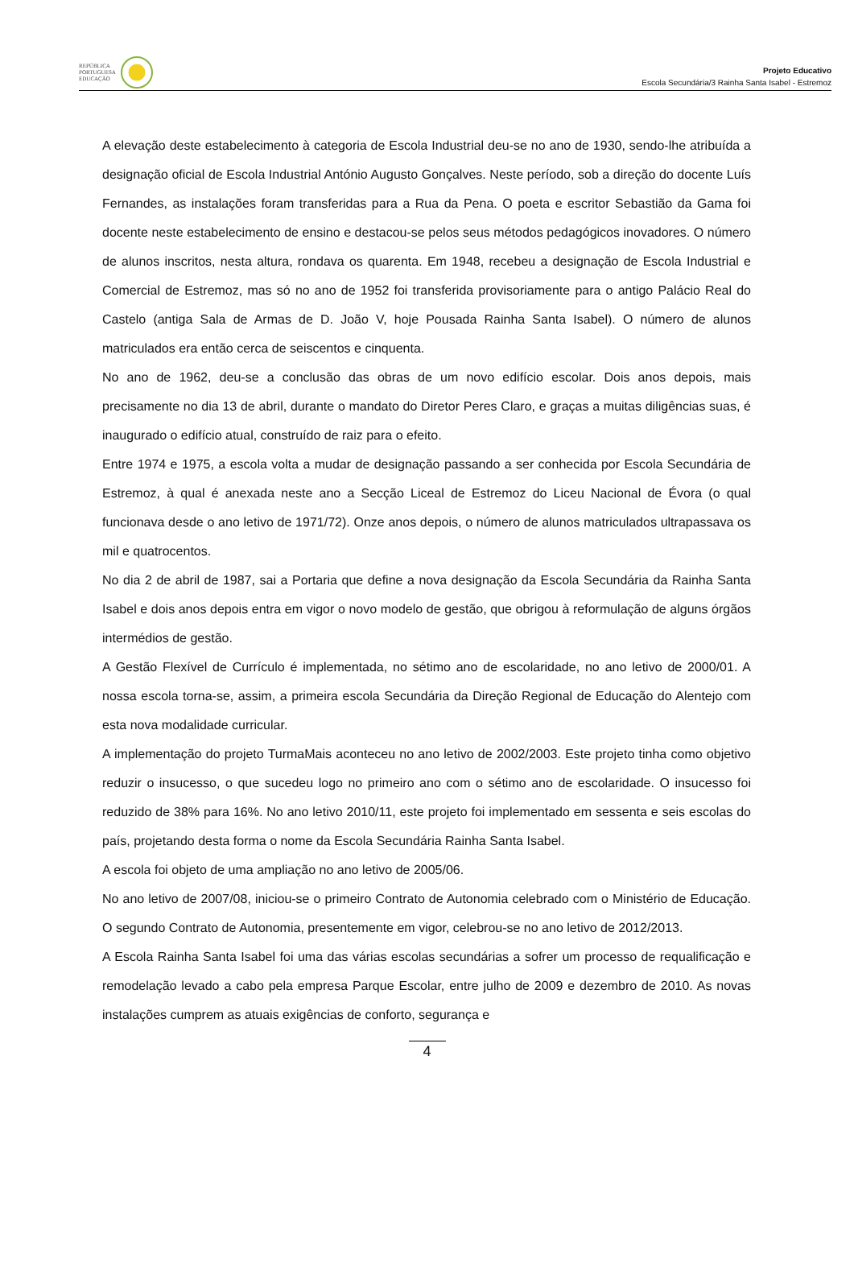REPÚBLICA
PORTUGUESA
EDUCAÇÃO
Projeto Educativo
Escola Secundária/3 Rainha Santa Isabel - Estremoz
A elevação deste estabelecimento à categoria de Escola Industrial deu-se no ano de 1930, sendo-lhe atribuída a designação oficial de Escola Industrial António Augusto Gonçalves. Neste período, sob a direção do docente Luís Fernandes, as instalações foram transferidas para a Rua da Pena. O poeta e escritor Sebastião da Gama foi docente neste estabelecimento de ensino e destacou-se pelos seus métodos pedagógicos inovadores. O número de alunos inscritos, nesta altura, rondava os quarenta. Em 1948, recebeu a designação de Escola Industrial e Comercial de Estremoz, mas só no ano de 1952 foi transferida provisoriamente para o antigo Palácio Real do Castelo (antiga Sala de Armas de D. João V, hoje Pousada Rainha Santa Isabel). O número de alunos matriculados era então cerca de seiscentos e cinquenta.
No ano de 1962, deu-se a conclusão das obras de um novo edifício escolar. Dois anos depois, mais precisamente no dia 13 de abril, durante o mandato do Diretor Peres Claro, e graças a muitas diligências suas, é inaugurado o edifício atual, construído de raiz para o efeito.
Entre 1974 e 1975, a escola volta a mudar de designação passando a ser conhecida por Escola Secundária de Estremoz, à qual é anexada neste ano a Secção Liceal de Estremoz do Liceu Nacional de Évora (o qual funcionava desde o ano letivo de 1971/72). Onze anos depois, o número de alunos matriculados ultrapassava os mil e quatrocentos.
No dia 2 de abril de 1987, sai a Portaria que define a nova designação da Escola Secundária da Rainha Santa Isabel e dois anos depois entra em vigor o novo modelo de gestão, que obrigou à reformulação de alguns órgãos intermédios de gestão.
A Gestão Flexível de Currículo é implementada, no sétimo ano de escolaridade, no ano letivo de 2000/01. A nossa escola torna-se, assim, a primeira escola Secundária da Direção Regional de Educação do Alentejo com esta nova modalidade curricular.
A implementação do projeto TurmaMais aconteceu no ano letivo de 2002/2003. Este projeto tinha como objetivo reduzir o insucesso, o que sucedeu logo no primeiro ano com o sétimo ano de escolaridade. O insucesso foi reduzido de 38% para 16%. No ano letivo 2010/11, este projeto foi implementado em sessenta e seis escolas do país, projetando desta forma o nome da Escola Secundária Rainha Santa Isabel.
A escola foi objeto de uma ampliação no ano letivo de 2005/06.
No ano letivo de 2007/08, iniciou-se o primeiro Contrato de Autonomia celebrado com o Ministério de Educação. O segundo Contrato de Autonomia, presentemente em vigor, celebrou-se no ano letivo de 2012/2013.
A Escola Rainha Santa Isabel foi uma das várias escolas secundárias a sofrer um processo de requalificação e remodelação levado a cabo pela empresa Parque Escolar, entre julho de 2009 e dezembro de 2010. As novas instalações cumprem as atuais exigências de conforto, segurança e
4